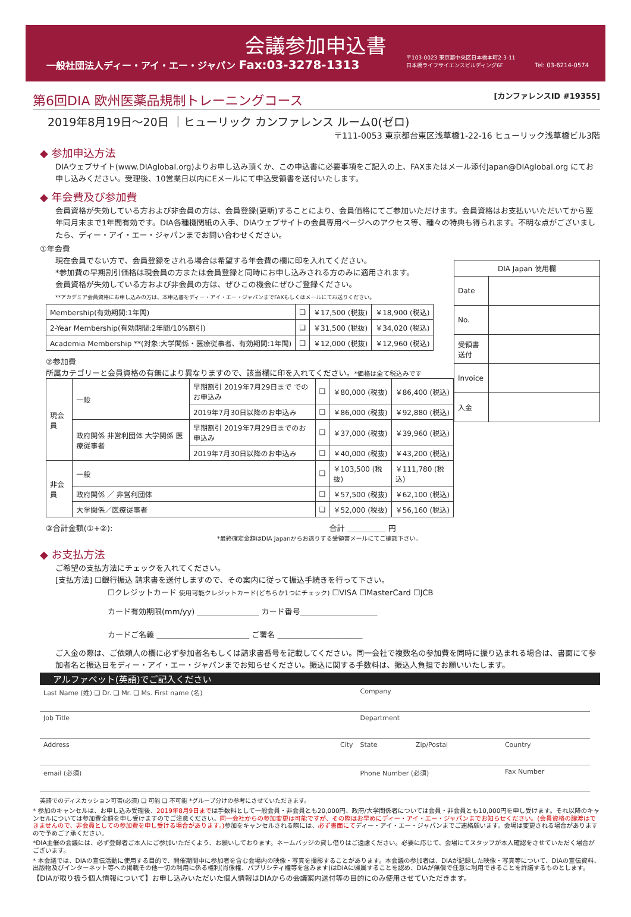会議参加申込書
一般社団法人ディー・アイ・エー・ジャパン Fax:03-3278-1313
〒103-0023 東京都中央区日本橋本町2-3-11
日本橋ライフサイエンスビルディング6F
Tel: 03-6214-0574
第6回DIA 欧州医薬品規制トレーニングコース [カンファレンスID #19355]
2019年8月19日～20日 ｜ヒューリック カンファレンス ルーム0(ゼロ)
〒111-0053 東京都台東区浅草橋1-22-16 ヒューリック浅草橋ビル3階
◆ 参加申込方法
DIAウェブサイト(www.DIAglobal.org)よりお申し込み頂くか、この申込書に必要事項をご記入の上、FAXまたはメール添付Japan@DIAglobal.org にてお申し込みください。受理後、10営業日以内にEメールにて申込受領書を送付いたします。
◆ 年会費及び参加費
会員資格が失効している方および非会員の方は、会員登録(更新)することにより、会員価格にてご参加いただけます。会員資格はお支払いいただいてから翌年同月末まで1年間有効です。DIA各種機関紙の入手、DIAウェブサイトの会員専用ページへのアクセス等、種々の特典も得られます。不明な点がございましたら、ディー・アイ・エー・ジャパンまでお問い合わせください。
①年会費
| DIA Japan 使用欄 | |
| Date | |
| No. | |
| 受領書送付 | |
| Invoice | |
| 入金 | |
現在会員でない方で、会員登録をされる場合は希望する年会費の欄に印を入れてください。
*参加費の早期割引価格は現会員の方または会員登録と同時にお申し込みされる方のみに適用されます。
会員資格が失効している方および非会員の方は、ぜひこの機会にぜひご登録ください。
**アカデミア会員資格にお申し込みの方は、本申込書をディー・アイ・エー・ジャパンまでFAXもしくはメールにてお送りください。
| Membership(有効期間:1年間) | ❑ | ￥17,500 (税抜) | ￥18,900 (税込) |
| 2-Year Membership(有効期間:2年間/10%割引) | ❑ | ￥31,500 (税抜) | ￥34,020 (税込) |
| Academia Membership **(対象:大学関係・医療従事者、有効期間:1年間) | ❑ | ￥12,000 (税抜) | ￥12,960 (税込) |
②参加費
所属カテゴリーと会員資格の有無により異なりますので、該当欄に印を入れてください。*価格は全て税込みです
| 現会員 | 一般 | 早期割引 2019年7月29日まで でのお申込み | ❑ | ￥80,000 (税抜) | ￥86,400 (税込) |
| | | 2019年7月30日以降のお申込み | ❑ | ￥86,000 (税抜) | ￥92,880 (税込) |
| | 政府関係 非営利団体 大学関係 医療従事者 | 早期割引 2019年7月29日までのお申込み | ❑ | ￥37,000 (税抜) | ￥39,960 (税込) |
| | | 2019年7月30日以降のお申込み | ❑ | ￥40,000 (税抜) | ￥43,200 (税込) |
| 非会員 | 一般 | | ❑ | ￥103,500 (税抜) | ￥111,780 (税込) |
| | 政府関係 ／ 非営利団体 | | ❑ | ￥57,500 (税抜) | ￥62,100 (税込) |
| | 大学関係／医療従事者 | | ❑ | ￥52,000 (税抜) | ￥56,160 (税込) |
③合計金額(①+②): 合計 ＿＿＿＿＿ 円
*最終確定金額はDIA Japanからお送りする受領書メールにてご確認下さい。
◆ お支払方法
ご希望の支払方法にチェックを入れてください。
[支払方法] ☐銀行振込 請求書を送付しますので、その案内に従って振込手続きを行って下さい。
☐クレジットカード 使用可能クレジットカード(どちらか1つにチェック) ☐VISA ☐MasterCard ☐JCB
カード有効期限(mm/yy) ＿＿＿＿＿＿＿＿ カード番号＿＿＿＿＿＿＿＿＿＿
カードご名義 ＿＿＿＿＿＿＿＿＿＿＿＿ ご署名 ＿＿＿＿＿＿＿＿＿＿＿
ご入金の際は、ご依頼人の欄に必ず参加者名もしくは請求書番号を記載してください。同一会社で複数名の参加費を同時に振り込まれる場合は、書面にて参加者名と振込日をディー・アイ・エー・ジャパンまでお知らせください。振込に関する手数料は、振込人負担でお願いいたします。
アルファベット(英語)でご記入ください
| Last Name (姓) ❑ Dr. ❑ Mr. ❑ Ms. First name (名) | Company | | |
| Job Title | Department | | |
| Address City | State | Zip/Postal | Country |
| email (必須) | Phone Number (必須) | | Fax Number |
英語でのディスカッション可否(必須) ❑ 可能 ❑ 不可能 *グループ分けの参考にさせていただきます。
* 参加のキャンセルは、お申し込み受理後、2019年8月9日までは手数料として一般会員・非会員とも20,000円、政府/大学関係者については会員・非会員とも10,000円を申し受けます。それ以降のキャンセルについては参加費全額を申し受けますのでご注意ください。同一会社からの参加変更は可能ですが、その際はお早めにディー・アイ・エー・ジャパンまでお知らせください。(会員資格の譲渡はできませんので、非会員としての参加費を申し受ける場合があります。) 参加をキャンセルされる際には、必ず書面にてディー・アイ・エー・ジャパンまでご連絡願います。会場は変更される場合がありますので予めご了承ください。
*DIA主催の会議には、必ず登録者ご本人にご参加いただくよう、お願いしております。ネームバッジの貸し借りはご遠慮ください。必要に応じて、会場にてスタッフが本人確認をさせていただく場合がございます。
* 本会議では、DIAの宣伝活動に使用する目的で、開催期間中に参加者を含む会場内の映像・写真を撮影することがあります。本会議の参加者は、DIAが記録した映像・写真等について、DIAの宣伝資料、出版物及びインターネット等への掲載その他一切の利用に係る権利(肖像権、パブリシティ権等を含みます)はDIAに帰属することを認め、DIAが無償で任意に利用できることを許諾するものとします。
【DIAが取り扱う個人情報について】お申し込みいただいた個人情報はDIAからの会議案内送付等の目的にのみ使用させていただきます。